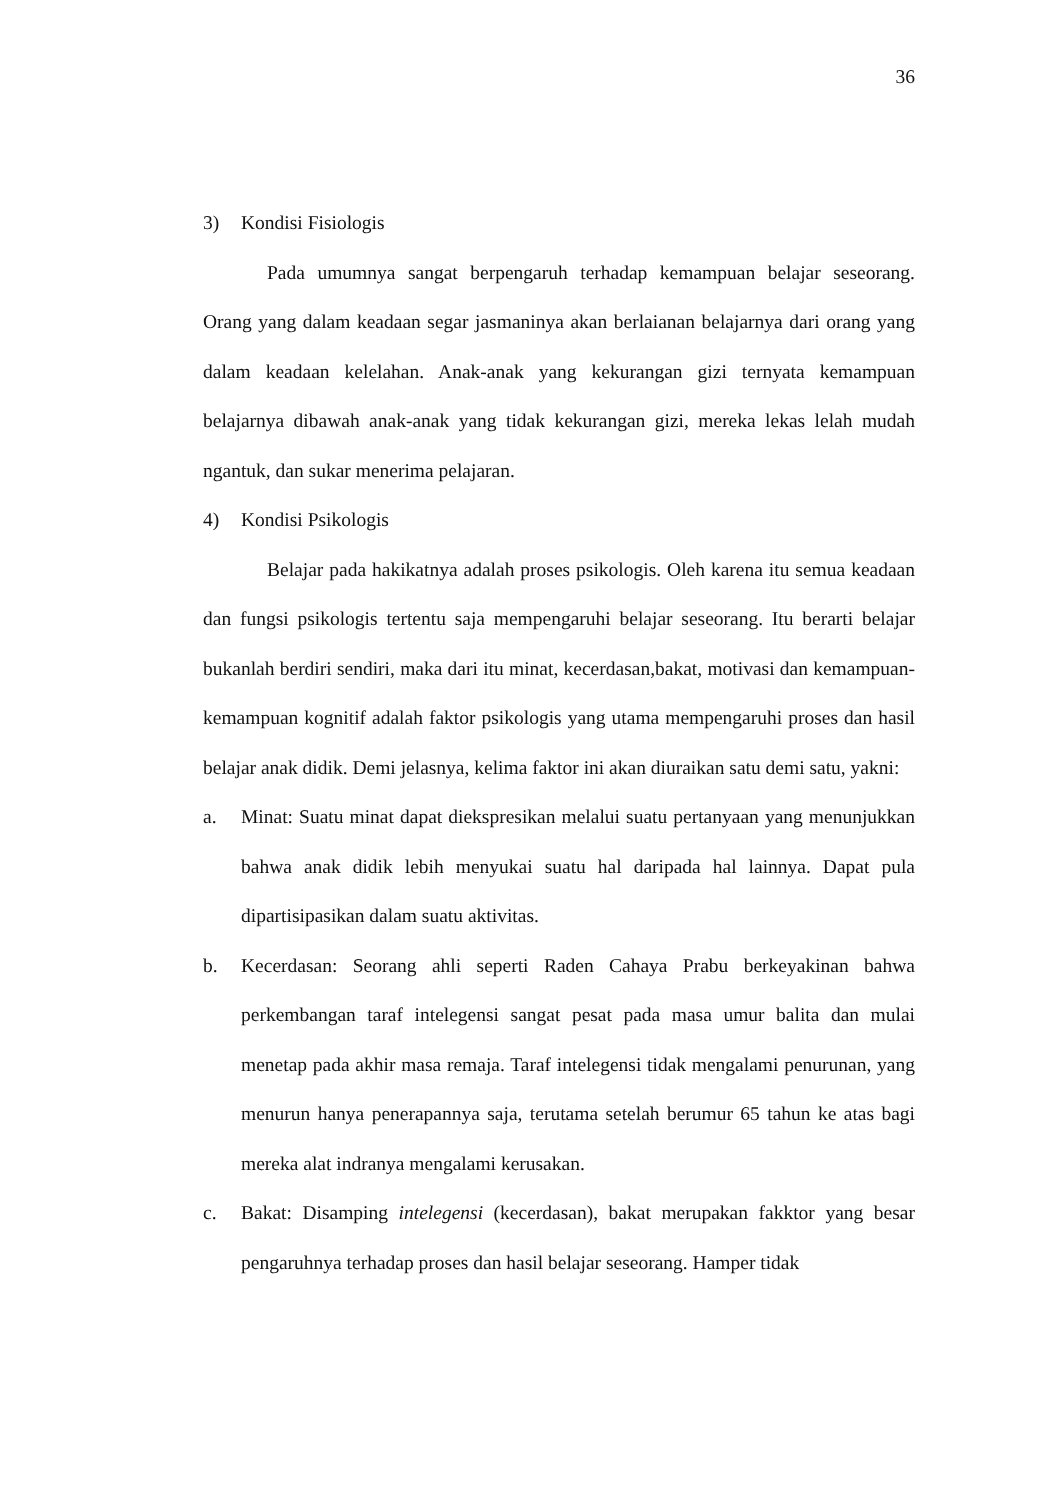36
3) Kondisi Fisiologis
Pada umumnya sangat berpengaruh terhadap kemampuan belajar seseorang. Orang yang dalam keadaan segar jasmaninya akan berlaianan belajarnya dari orang yang dalam keadaan kelelahan. Anak-anak yang kekurangan gizi ternyata kemampuan belajarnya dibawah anak-anak yang tidak kekurangan gizi, mereka lekas lelah mudah ngantuk, dan sukar menerima pelajaran.
4) Kondisi Psikologis
Belajar pada hakikatnya adalah proses psikologis. Oleh karena itu semua keadaan dan fungsi psikologis tertentu saja mempengaruhi belajar seseorang. Itu berarti belajar bukanlah berdiri sendiri, maka dari itu minat, kecerdasan,bakat, motivasi dan kemampuan-kemampuan kognitif adalah faktor psikologis yang utama mempengaruhi proses dan hasil belajar anak didik. Demi jelasnya, kelima faktor ini akan diuraikan satu demi satu, yakni:
a. Minat: Suatu minat dapat diekspresikan melalui suatu pertanyaan yang menunjukkan bahwa anak didik lebih menyukai suatu hal daripada hal lainnya. Dapat pula dipartisipasikan dalam suatu aktivitas.
b. Kecerdasan: Seorang ahli seperti Raden Cahaya Prabu berkeyakinan bahwa perkembangan taraf intelegensi sangat pesat pada masa umur balita dan mulai menetap pada akhir masa remaja. Taraf intelegensi tidak mengalami penurunan, yang menurun hanya penerapannya saja, terutama setelah berumur 65 tahun ke atas bagi mereka alat indranya mengalami kerusakan.
c. Bakat: Disamping intelegensi (kecerdasan), bakat merupakan fakktor yang besar pengaruhnya terhadap proses dan hasil belajar seseorang. Hamper tidak